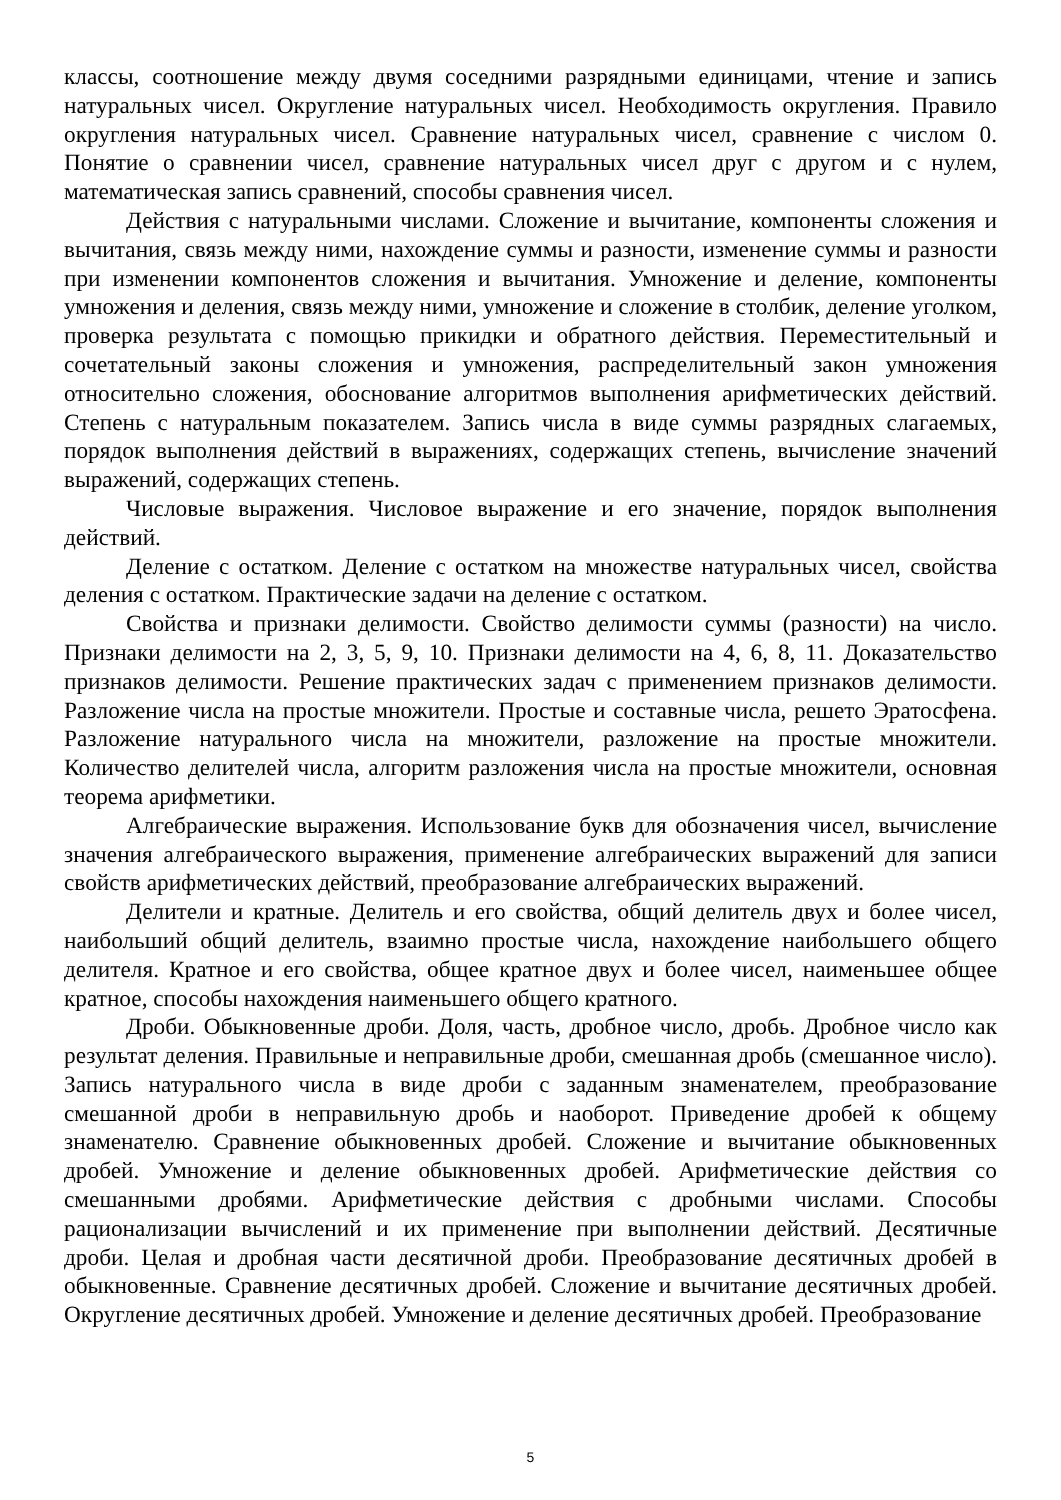классы, соотношение между двумя соседними разрядными единицами, чтение и запись натуральных чисел. Округление натуральных чисел. Необходимость округления. Правило округления натуральных чисел. Сравнение натуральных чисел, сравнение с числом 0. Понятие о сравнении чисел, сравнение натуральных чисел друг с другом и с нулем, математическая запись сравнений, способы сравнения чисел.
Действия с натуральными числами. Сложение и вычитание, компоненты сложения и вычитания, связь между ними, нахождение суммы и разности, изменение суммы и разности при изменении компонентов сложения и вычитания. Умножение и деление, компоненты умножения и деления, связь между ними, умножение и сложение в столбик, деление уголком, проверка результата с помощью прикидки и обратного действия. Переместительный и сочетательный законы сложения и умножения, распределительный закон умножения относительно сложения, обоснование алгоритмов выполнения арифметических действий. Степень с натуральным показателем. Запись числа в виде суммы разрядных слагаемых, порядок выполнения действий в выражениях, содержащих степень, вычисление значений выражений, содержащих степень.
Числовые выражения. Числовое выражение и его значение, порядок выполнения действий.
Деление с остатком. Деление с остатком на множестве натуральных чисел, свойства деления с остатком. Практические задачи на деление с остатком.
Свойства и признаки делимости. Свойство делимости суммы (разности) на число. Признаки делимости на 2, 3, 5, 9, 10. Признаки делимости на 4, 6, 8, 11. Доказательство признаков делимости. Решение практических задач с применением признаков делимости. Разложение числа на простые множители. Простые и составные числа, решето Эратосфена. Разложение натурального числа на множители, разложение на простые множители. Количество делителей числа, алгоритм разложения числа на простые множители, основная теорема арифметики.
Алгебраические выражения. Использование букв для обозначения чисел, вычисление значения алгебраического выражения, применение алгебраических выражений для записи свойств арифметических действий, преобразование алгебраических выражений.
Делители и кратные. Делитель и его свойства, общий делитель двух и более чисел, наибольший общий делитель, взаимно простые числа, нахождение наибольшего общего делителя. Кратное и его свойства, общее кратное двух и более чисел, наименьшее общее кратное, способы нахождения наименьшего общего кратного.
Дроби. Обыкновенные дроби. Доля, часть, дробное число, дробь. Дробное число как результат деления. Правильные и неправильные дроби, смешанная дробь (смешанное число). Запись натурального числа в виде дроби с заданным знаменателем, преобразование смешанной дроби в неправильную дробь и наоборот. Приведение дробей к общему знаменателю. Сравнение обыкновенных дробей. Сложение и вычитание обыкновенных дробей. Умножение и деление обыкновенных дробей. Арифметические действия со смешанными дробями. Арифметические действия с дробными числами. Способы рационализации вычислений и их применение при выполнении действий. Десятичные дроби. Целая и дробная части десятичной дроби. Преобразование десятичных дробей в обыкновенные. Сравнение десятичных дробей. Сложение и вычитание десятичных дробей. Округление десятичных дробей. Умножение и деление десятичных дробей. Преобразование
5